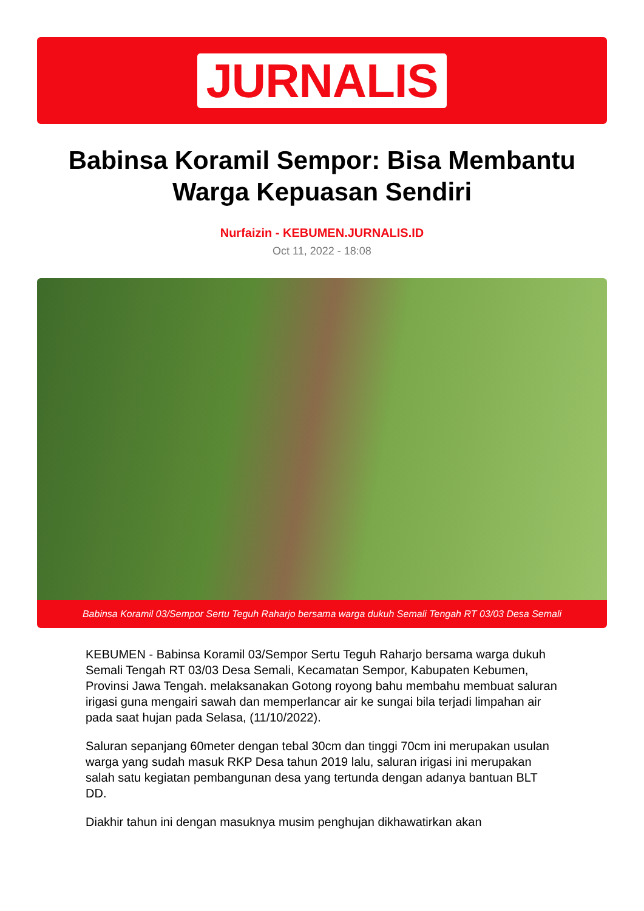JURNALIS
Babinsa Koramil Sempor: Bisa Membantu Warga Kepuasan Sendiri
Nurfaizin - KEBUMEN.JURNALIS.ID
Oct 11, 2022 - 18:08
Babinsa Koramil 03/Sempor Sertu Teguh Raharjo bersama warga dukuh Semali Tengah RT 03/03 Desa Semali
KEBUMEN - Babinsa Koramil 03/Sempor Sertu Teguh Raharjo bersama warga dukuh Semali Tengah RT 03/03 Desa Semali, Kecamatan Sempor, Kabupaten Kebumen, Provinsi Jawa Tengah. melaksanakan Gotong royong bahu membahu membuat saluran irigasi guna mengairi sawah dan memperlancar air ke sungai bila terjadi limpahan air pada saat hujan pada Selasa, (11/10/2022).
Saluran sepanjang 60meter dengan tebal 30cm dan tinggi 70cm ini merupakan usulan warga yang sudah masuk RKP Desa tahun 2019 lalu, saluran irigasi ini merupakan salah satu kegiatan pembangunan desa yang tertunda dengan adanya bantuan BLT DD.
Diakhir tahun ini dengan masuknya musim penghujan dikhawatirkan akan